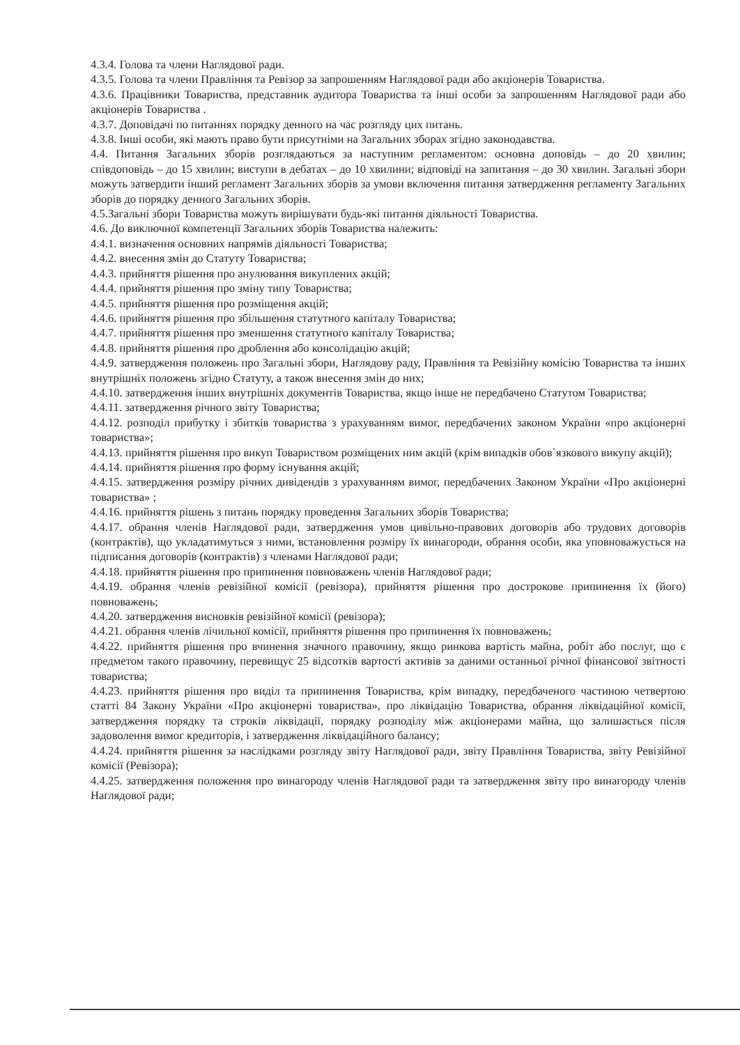4.3.4. Голова та члени Наглядової ради.
4.3.5. Голова та члени Правління та Ревізор за запрошенням Наглядової ради або акціонерів Товариства.
4.3.6. Працівники Товариства, представник аудитора Товариства та інші особи за запрошенням Наглядової ради або акціонерів Товариства .
4.3.7. Доповідачі по питаннях порядку денного на час розгляду цих питань.
4.3.8. Інші особи, які мають право бути присутніми на Загальних зборах згідно законодавства.
4.4. Питання Загальних зборів розглядаються за наступним регламентом: основна доповідь – до 20 хвилин; співдоповідь – до 15 хвилин; виступи в дебатах – до 10 хвилини; відповіді на запитання – до 30 хвилин. Загальні збори можуть затвердити інший регламент Загальних зборів за умови включення питання затвердження регламенту Загальних зборів до порядку денного Загальних зборів.
4.5.Загальні збори Товариства можуть вирішувати будь-які питання діяльності Товариства.
4.6. До виключної компетенції Загальних зборів Товариства належить:
4.4.1. визначення основних напрямів діяльності Товариства;
4.4.2. внесення змін до Статуту Товариства;
4.4.3. прийняття рішення про анулювання викуплених акцій;
4.4.4. прийняття рішення про зміну типу Товариства;
4.4.5. прийняття рішення про розміщення акцій;
4.4.6. прийняття рішення про збільшення статутного капіталу Товариства;
4.4.7. прийняття рішення про зменшення статутного капіталу Товариства;
4.4.8. прийняття рішення про дроблення або консолідацію акцій;
4.4.9. затвердження положень про Загальні збори, Наглядову раду, Правління та Ревізійну комісію Товариства та інших внутрішніх положень згідно Статуту, а також внесення змін до них;
4.4.10. затвердження інших внутрішніх документів Товариства, якщо інше не передбачено Статутом Товариства;
4.4.11. затвердження річного звіту Товариства;
4.4.12. розподіл прибутку і збитків товариства з урахуванням вимог, передбачених законом України «про акціонерні товариства»;
4.4.13. прийняття рішення про викуп Товариством розміщених ним акцій (крім випадків обов`язкового викупу акцій);
4.4.14. прийняття рішення про форму існування акцій;
4.4.15. затвердження розміру річних дивідендів з урахуванням вимог, передбачених Законом України «Про акціонерні товариства» ;
4.4.16. прийняття рішень з питань порядку проведення Загальних зборів Товариства;
4.4.17. обрання членів Наглядової ради, затвердження умов цивільно-правових договорів або трудових договорів (контрактів), що укладатимуться з ними, встановлення розміру їх винагороди, обрання особи, яка уповноважується на підписання договорів (контрактів) з членами Наглядової ради;
4.4.18. прийняття рішення про припинення повноважень членів Наглядової ради;
4.4.19. обрання членів ревізійної комісії (ревізора), прийняття рішення про дострокове припинення їх (його) повноважень;
4.4.20. затвердження висновків ревізійної комісії (ревізора);
4.4.21. обрання членів лічильної комісії, прийняття рішення про припинення їх повноважень;
4.4.22. прийняття рішення про вчинення значного правочину, якщо ринкова вартість майна, робіт або послуг, що є предметом такого правочину, перевищує 25 відсотків вартості активів за даними останньої річної фінансової звітності товариства;
4.4.23. прийняття рішення про виділ та припинення Товариства, крім випадку, передбаченого частиною четвертою статті 84 Закону України «Про акціонерні товариства», про ліквідацію Товариства, обрання ліквідаційної комісії, затвердження порядку та строків ліквідації, порядку розподілу між акціонерами майна, що залишається після задоволення вимог кредиторів, і затвердження ліквідаційного балансу;
4.4.24. прийняття рішення за наслідками розгляду звіту Наглядової ради, звіту Правління Товариства, звіту Ревізійної комісії (Ревізора);
4.4.25. затвердження положення про винагороду членів Наглядової ради та затвердження звіту про винагороду членів Наглядової ради;